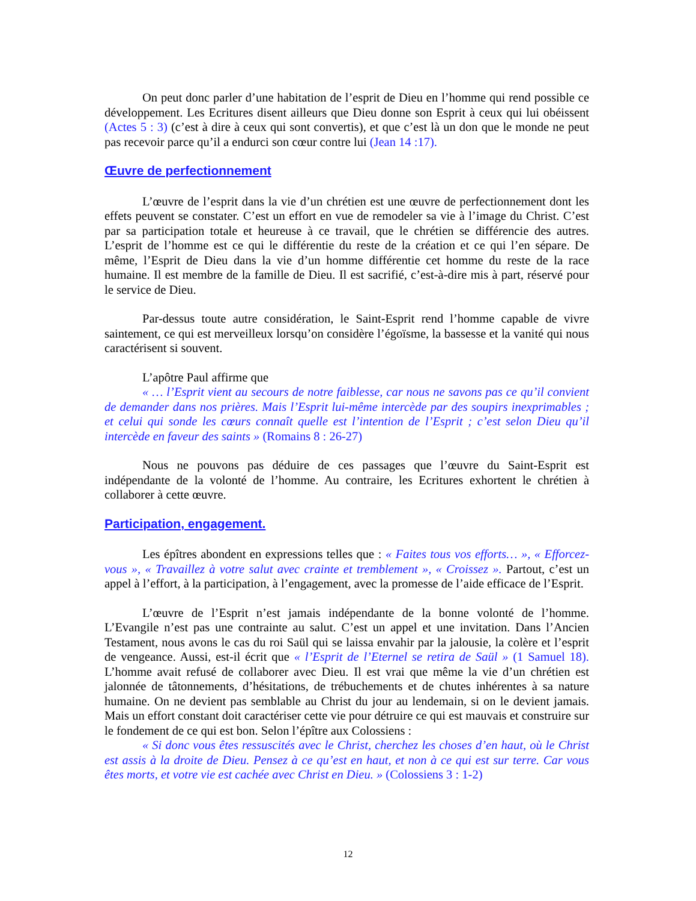On peut donc parler d’une habitation de l’esprit de Dieu en l’homme qui rend possible ce développement. Les Ecritures disent ailleurs que Dieu donne son Esprit à ceux qui lui obéissent (Actes 5 : 3) (c’est à dire à ceux qui sont convertis), et que c’est là un don que le monde ne peut pas recevoir parce qu’il a endurci son cœur contre lui (Jean 14 :17).
Œuvre de perfectionnement
L’œuvre de l’esprit dans la vie d’un chrétien est une œuvre de perfectionnement dont les effets peuvent se constater. C’est un effort en vue de remodeler sa vie à l’image du Christ. C’est par sa participation totale et heureuse à ce travail, que le chrétien se différencie des autres. L’esprit de l’homme est ce qui le différentie du reste de la création et ce qui l’en sépare. De même, l’Esprit de Dieu dans la vie d’un homme différentie cet homme du reste de la race humaine. Il est membre de la famille de Dieu. Il est sacrifié, c’est-à-dire mis à part, réservé pour le service de Dieu.
Par-dessus toute autre considération, le Saint-Esprit rend l’homme capable de vivre saintement, ce qui est merveilleux lorsqu’on considère l’égoïsme, la bassesse et la vanité qui nous caractérisent si souvent.
L’apôtre Paul affirme que
« … l’Esprit vient au secours de notre faiblesse, car nous ne savons pas ce qu’il convient de demander dans nos prières. Mais l’Esprit lui-même intercède par des soupirs inexprimables ; et celui qui sonde les cœurs connaît quelle est l’intention de l’Esprit ; c’est selon Dieu qu’il intercède en faveur des saints » (Romains 8 : 26-27)
Nous ne pouvons pas déduire de ces passages que l’œuvre du Saint-Esprit est indépendante de la volonté de l’homme. Au contraire, les Ecritures exhortent le chrétien à collaborer à cette œuvre.
Participation, engagement.
Les épîtres abondent en expressions telles que : « Faites tous vos efforts… », « Efforcez-vous », « Travaillez à votre salut avec crainte et tremblement », « Croissez ». Partout, c’est un appel à l’effort, à la participation, à l’engagement, avec la promesse de l’aide efficace de l’Esprit.
L’œuvre de l’Esprit n’est jamais indépendante de la bonne volonté de l’homme. L’Evangile n’est pas une contrainte au salut. C’est un appel et une invitation. Dans l’Ancien Testament, nous avons le cas du roi Saül qui se laissa envahir par la jalousie, la colère et l’esprit de vengeance. Aussi, est-il écrit que « l’Esprit de l’Eternel se retira de Saül » (1 Samuel 18). L’homme avait refusé de collaborer avec Dieu. Il est vrai que même la vie d’un chrétien est jalonnée de tâtonnements, d’hésitations, de trébuchements et de chutes inhérentes à sa nature humaine. On ne devient pas semblable au Christ du jour au lendemain, si on le devient jamais. Mais un effort constant doit caractériser cette vie pour détruire ce qui est mauvais et construire sur le fondement de ce qui est bon. Selon l’épître aux Colossiens :
« Si donc vous êtes ressuscités avec le Christ, cherchez les choses d’en haut, où le Christ est assis à la droite de Dieu. Pensez à ce qu’est en haut, et non à ce qui est sur terre. Car vous êtes morts, et votre vie est cachée avec Christ en Dieu. » (Colossiens 3 : 1-2)
12